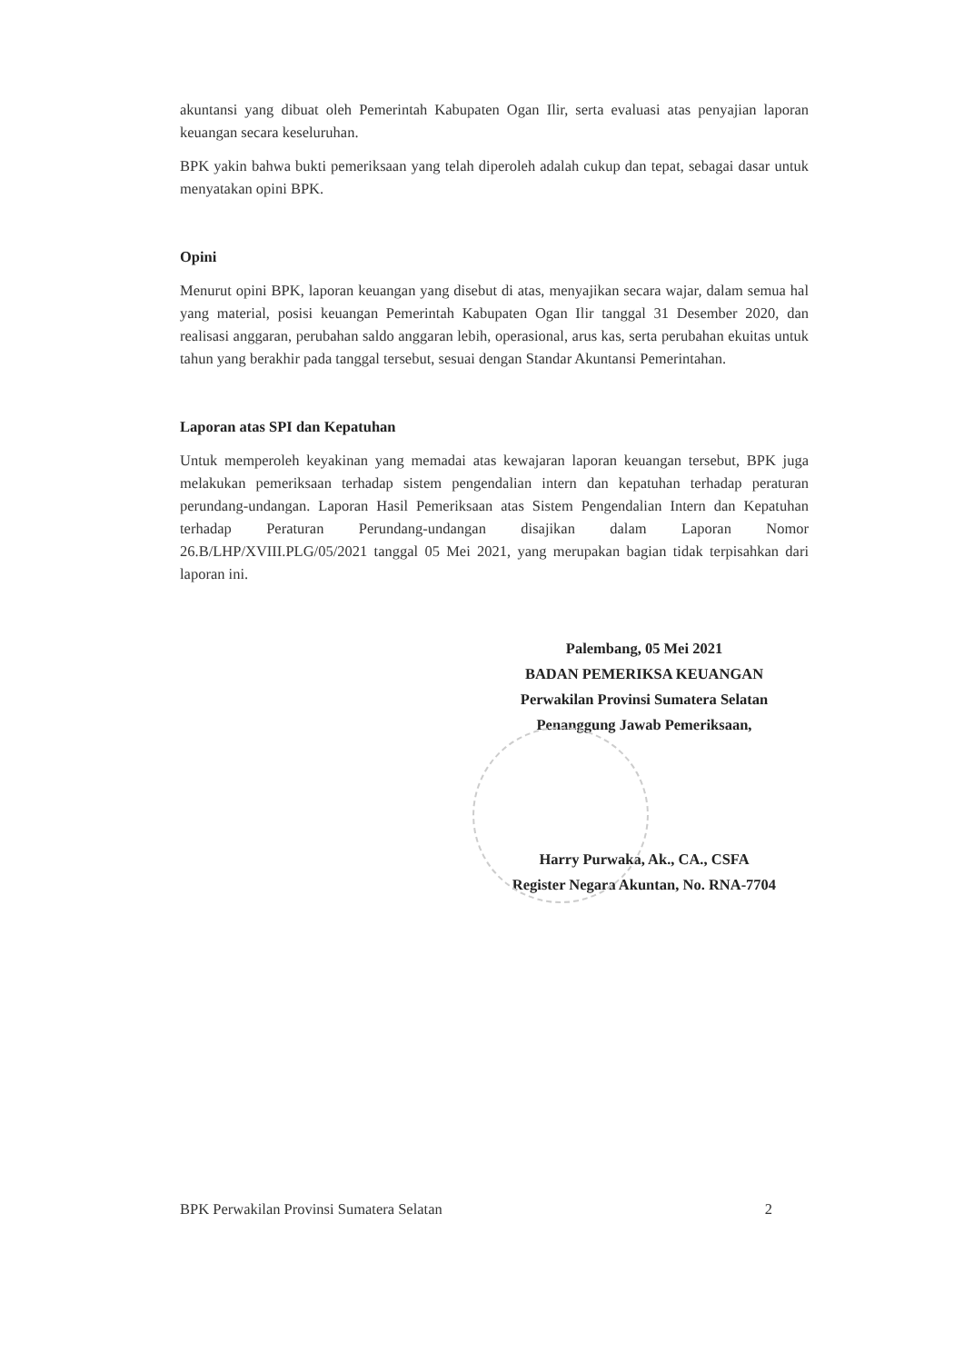akuntansi yang dibuat oleh Pemerintah Kabupaten Ogan Ilir, serta evaluasi atas penyajian laporan keuangan secara keseluruhan.
BPK yakin bahwa bukti pemeriksaan yang telah diperoleh adalah cukup dan tepat, sebagai dasar untuk menyatakan opini BPK.
Opini
Menurut opini BPK, laporan keuangan yang disebut di atas, menyajikan secara wajar, dalam semua hal yang material, posisi keuangan Pemerintah Kabupaten Ogan Ilir tanggal 31 Desember 2020, dan realisasi anggaran, perubahan saldo anggaran lebih, operasional, arus kas, serta perubahan ekuitas untuk tahun yang berakhir pada tanggal tersebut, sesuai dengan Standar Akuntansi Pemerintahan.
Laporan atas SPI dan Kepatuhan
Untuk memperoleh keyakinan yang memadai atas kewajaran laporan keuangan tersebut, BPK juga melakukan pemeriksaan terhadap sistem pengendalian intern dan kepatuhan terhadap peraturan perundang-undangan. Laporan Hasil Pemeriksaan atas Sistem Pengendalian Intern dan Kepatuhan terhadap Peraturan Perundang-undangan disajikan dalam Laporan Nomor 26.B/LHP/XVIII.PLG/05/2021 tanggal 05 Mei 2021, yang merupakan bagian tidak terpisahkan dari laporan ini.
Palembang, 05 Mei 2021
BADAN PEMERIKSA KEUANGAN
Perwakilan Provinsi Sumatera Selatan
Penanggung Jawab Pemeriksaan,
Harry Purwaka, Ak., CA., CSFA
Register Negara Akuntan, No. RNA-7704
BPK Perwakilan Provinsi Sumatera Selatan 2